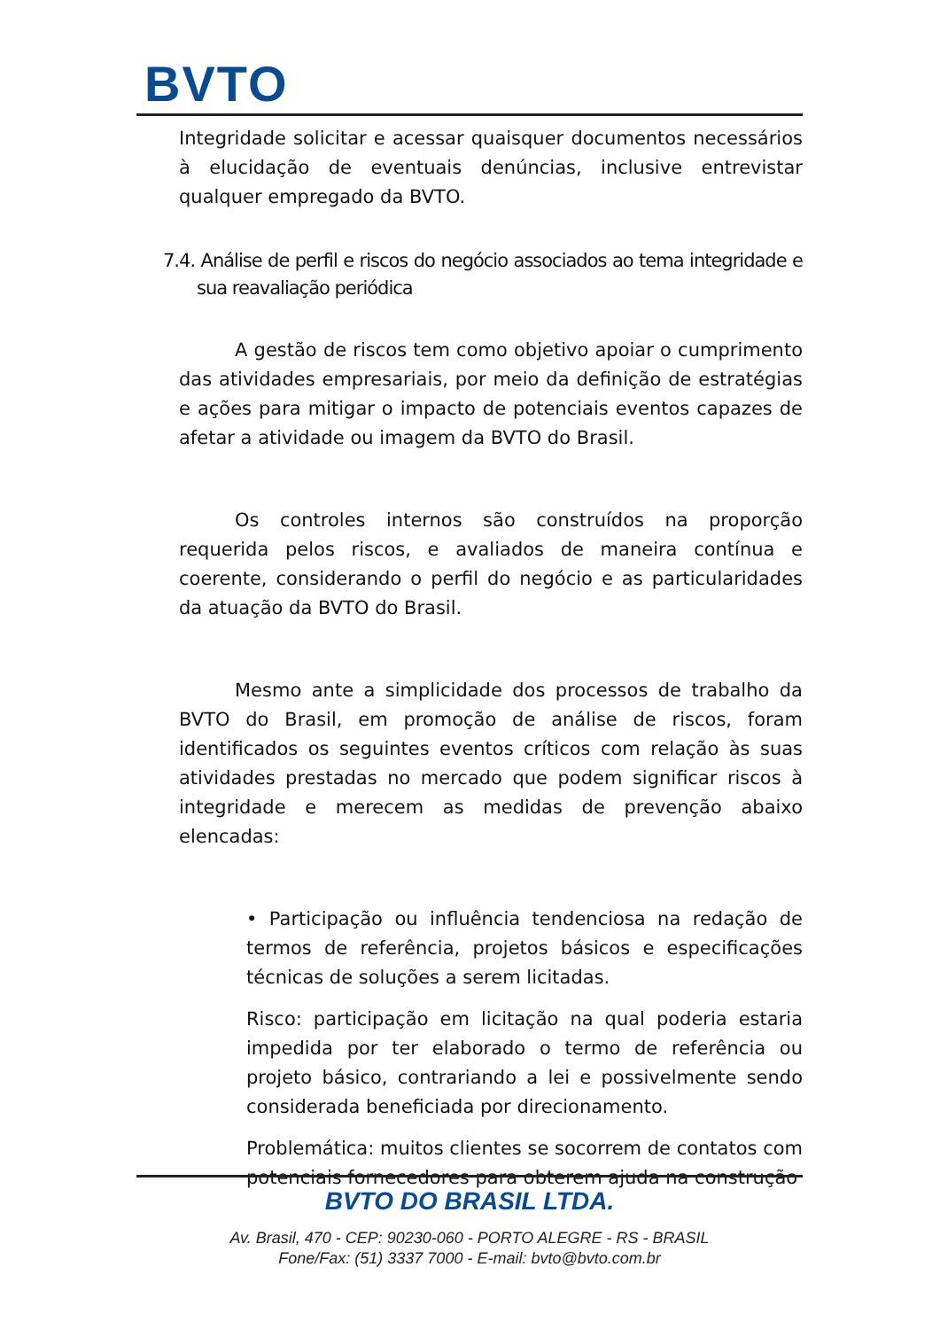BVTO
Integridade solicitar e acessar quaisquer documentos necessários à elucidação de eventuais denúncias, inclusive entrevistar qualquer empregado da BVTO.
7.4. Análise de perfil e riscos do negócio associados ao tema integridade e sua reavaliação periódica
A gestão de riscos tem como objetivo apoiar o cumprimento das atividades empresariais, por meio da definição de estratégias e ações para mitigar o impacto de potenciais eventos capazes de afetar a atividade ou imagem da BVTO do Brasil.
Os controles internos são construídos na proporção requerida pelos riscos, e avaliados de maneira contínua e coerente, considerando o perfil do negócio e as particularidades da atuação da BVTO do Brasil.
Mesmo ante a simplicidade dos processos de trabalho da BVTO do Brasil, em promoção de análise de riscos, foram identificados os seguintes eventos críticos com relação às suas atividades prestadas no mercado que podem significar riscos à integridade e merecem as medidas de prevenção abaixo elencadas:
• Participação ou influência tendenciosa na redação de termos de referência, projetos básicos e especificações técnicas de soluções a serem licitadas.
Risco: participação em licitação na qual poderia estaria impedida por ter elaborado o termo de referência ou projeto básico, contrariando a lei e possivelmente sendo considerada beneficiada por direcionamento.
Problemática: muitos clientes se socorrem de contatos com potenciais fornecedores para obterem ajuda na construção
BVTO DO BRASIL LTDA.
Av. Brasil, 470 - CEP: 90230-060 - PORTO ALEGRE - RS - BRASIL
Fone/Fax: (51) 3337 7000 - E-mail: bvto@bvto.com.br